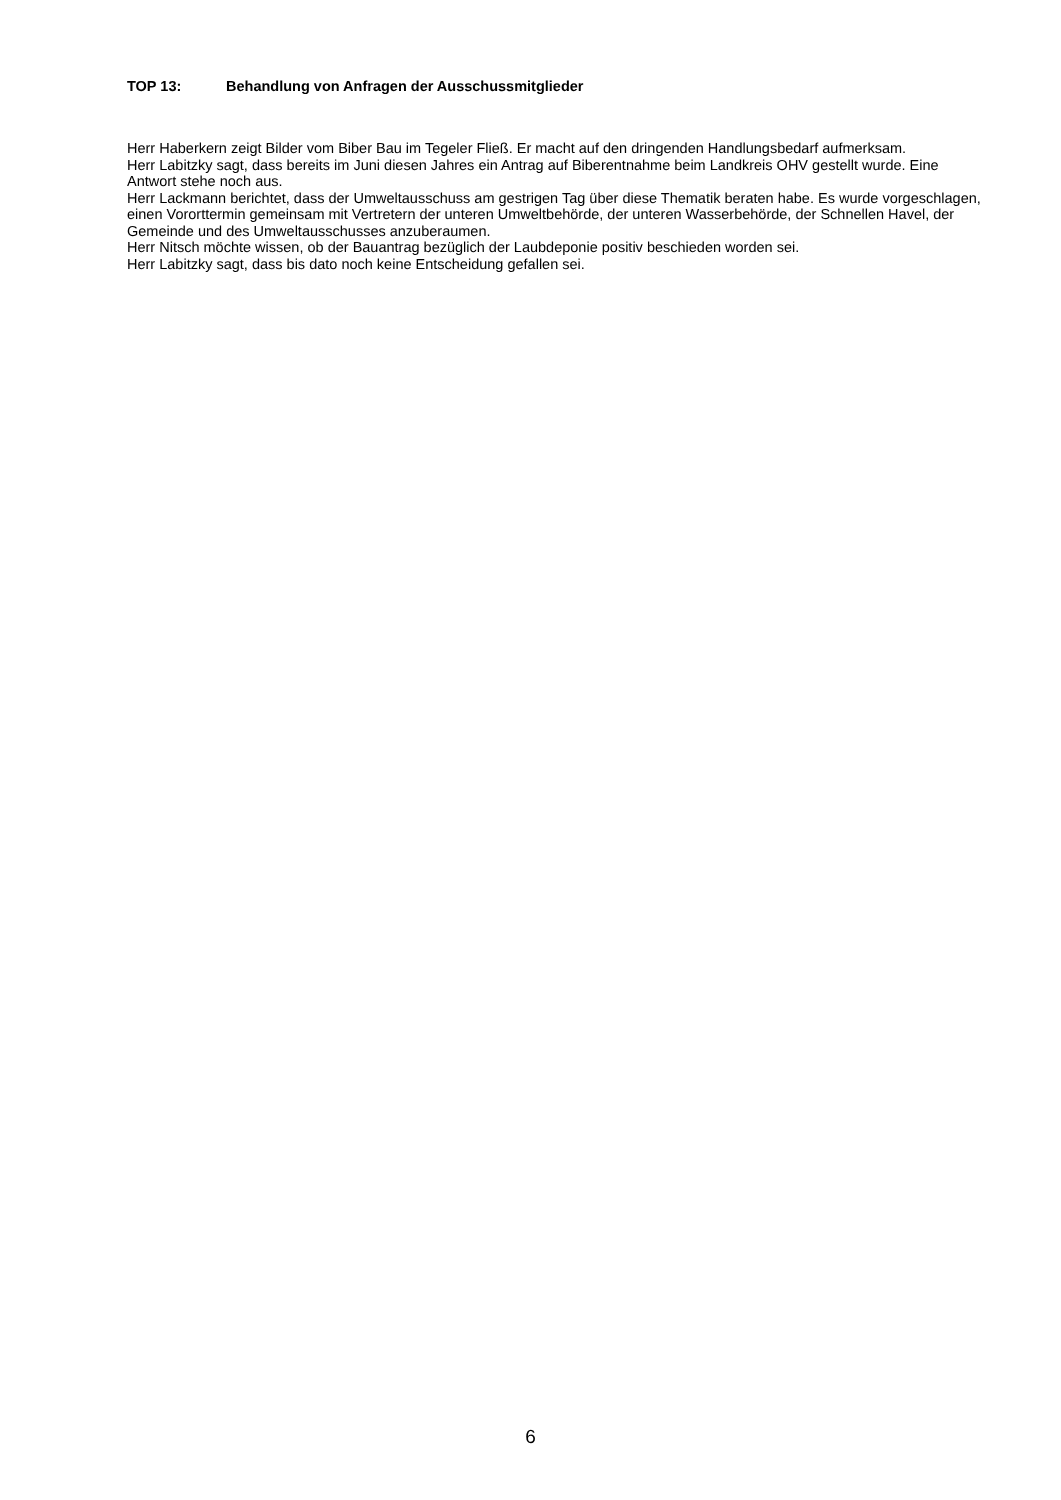TOP 13: Behandlung von Anfragen der Ausschussmitglieder
Herr Haberkern zeigt Bilder vom Biber Bau im Tegeler Fließ. Er macht auf den dringenden Handlungsbedarf aufmerksam.
Herr Labitzky sagt, dass bereits im Juni diesen Jahres ein Antrag auf Biberentnahme beim Landkreis OHV gestellt wurde. Eine Antwort stehe noch aus.
Herr Lackmann berichtet, dass der Umweltausschuss am gestrigen Tag über diese Thematik beraten habe. Es wurde vorgeschlagen, einen Vororttermin gemeinsam mit Vertretern der unteren Umweltbehörde, der unteren Wasserbehörde, der Schnellen Havel, der Gemeinde und des Umweltausschusses anzuberaumen.
Herr Nitsch möchte wissen, ob der Bauantrag bezüglich der Laubdeponie positiv beschieden worden sei.
Herr Labitzky sagt, dass bis dato noch keine Entscheidung gefallen sei.
6